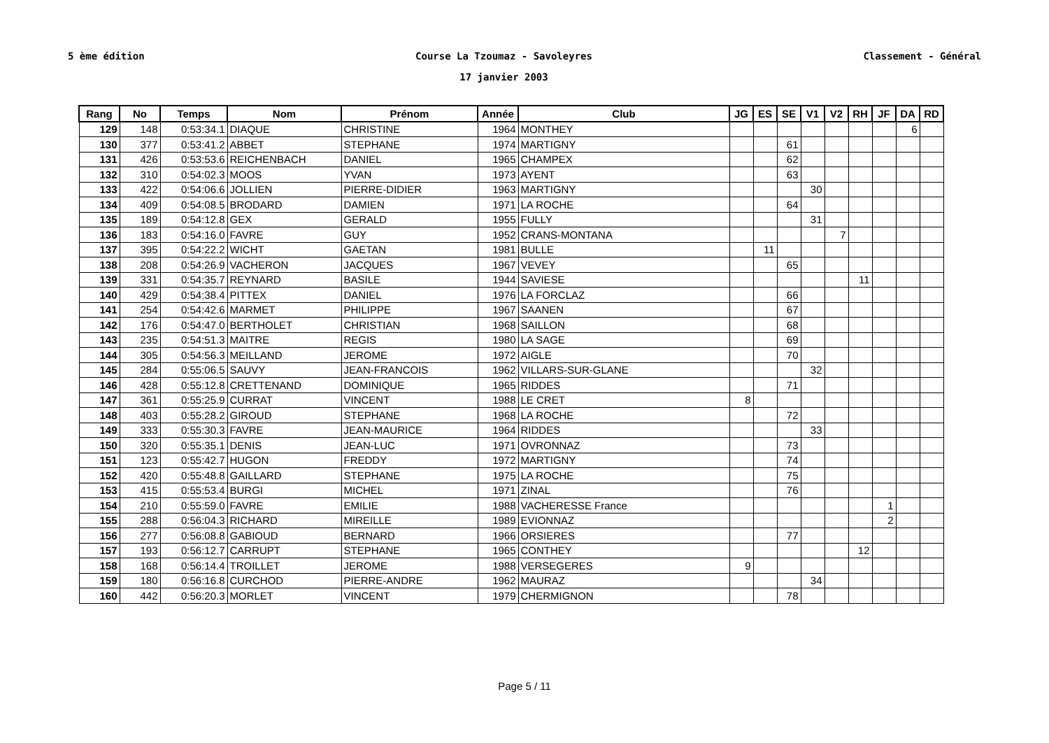5 ème édition
Course La Tzoumaz - Savoleyres
17 janvier 2003
Classement - Général
| Rang | No | Temps | Nom | Prénom | Année | Club | JG | ES | SE | V1 | V2 | RH | JF | DA | RD |
| --- | --- | --- | --- | --- | --- | --- | --- | --- | --- | --- | --- | --- | --- | --- | --- |
| 129 | 148 | 0:53:34.1 | DIAQUE | CHRISTINE | 1964 | MONTHEY | | | | | | | | 6 | |
| 130 | 377 | 0:53:41.2 | ABBET | STEPHANE | 1974 | MARTIGNY | | | 61 | | | | | | |
| 131 | 426 | 0:53:53.6 | REICHENBACH | DANIEL | 1965 | CHAMPEX | | | 62 | | | | | | |
| 132 | 310 | 0:54:02.3 | MOOS | YVAN | 1973 | AYENT | | | 63 | | | | | | |
| 133 | 422 | 0:54:06.6 | JOLLIEN | PIERRE-DIDIER | 1963 | MARTIGNY | | | | 30 | | | | | |
| 134 | 409 | 0:54:08.5 | BRODARD | DAMIEN | 1971 | LA ROCHE | | | 64 | | | | | | |
| 135 | 189 | 0:54:12.8 | GEX | GERALD | 1955 | FULLY | | | | 31 | | | | | |
| 136 | 183 | 0:54:16.0 | FAVRE | GUY | 1952 | CRANS-MONTANA | | | | | 7 | | | | |
| 137 | 395 | 0:54:22.2 | WICHT | GAETAN | 1981 | BULLE | | 11 | | | | | | | |
| 138 | 208 | 0:54:26.9 | VACHERON | JACQUES | 1967 | VEVEY | | | 65 | | | | | | |
| 139 | 331 | 0:54:35.7 | REYNARD | BASILE | 1944 | SAVIESE | | | | | | 11 | | | |
| 140 | 429 | 0:54:38.4 | PITTEX | DANIEL | 1976 | LA FORCLAZ | | | 66 | | | | | | |
| 141 | 254 | 0:54:42.6 | MARMET | PHILIPPE | 1967 | SAANEN | | | 67 | | | | | | |
| 142 | 176 | 0:54:47.0 | BERTHOLET | CHRISTIAN | 1968 | SAILLON | | | 68 | | | | | | |
| 143 | 235 | 0:54:51.3 | MAITRE | REGIS | 1980 | LA SAGE | | | 69 | | | | | | |
| 144 | 305 | 0:54:56.3 | MEILLAND | JEROME | 1972 | AIGLE | | | 70 | | | | | | |
| 145 | 284 | 0:55:06.5 | SAUVY | JEAN-FRANCOIS | 1962 | VILLARS-SUR-GLANE | | | | 32 | | | | | |
| 146 | 428 | 0:55:12.8 | CRETTENAND | DOMINIQUE | 1965 | RIDDES | | | 71 | | | | | | |
| 147 | 361 | 0:55:25.9 | CURRAT | VINCENT | 1988 | LE CRET | 8 | | | | | | | | |
| 148 | 403 | 0:55:28.2 | GIROUD | STEPHANE | 1968 | LA ROCHE | | | 72 | | | | | | |
| 149 | 333 | 0:55:30.3 | FAVRE | JEAN-MAURICE | 1964 | RIDDES | | | | 33 | | | | | |
| 150 | 320 | 0:55:35.1 | DENIS | JEAN-LUC | 1971 | OVRONNAZ | | | 73 | | | | | | |
| 151 | 123 | 0:55:42.7 | HUGON | FREDDY | 1972 | MARTIGNY | | | 74 | | | | | | |
| 152 | 420 | 0:55:48.8 | GAILLARD | STEPHANE | 1975 | LA ROCHE | | | 75 | | | | | | |
| 153 | 415 | 0:55:53.4 | BURGI | MICHEL | 1971 | ZINAL | | | 76 | | | | | | |
| 154 | 210 | 0:55:59.0 | FAVRE | EMILIE | 1988 | VACHERESSE France | | | | | | | 1 | | |
| 155 | 288 | 0:56:04.3 | RICHARD | MIREILLE | 1989 | EVIONNAZ | | | | | | | 2 | | |
| 156 | 277 | 0:56:08.8 | GABIOUD | BERNARD | 1966 | ORSIERES | | | 77 | | | | | | |
| 157 | 193 | 0:56:12.7 | CARRUPT | STEPHANE | 1965 | CONTHEY | | | | | | 12 | | | |
| 158 | 168 | 0:56:14.4 | TROILLET | JEROME | 1988 | VERSEGERES | 9 | | | | | | | | |
| 159 | 180 | 0:56:16.8 | CURCHOD | PIERRE-ANDRE | 1962 | MAURAZ | | | | 34 | | | | | |
| 160 | 442 | 0:56:20.3 | MORLET | VINCENT | 1979 | CHERMIGNON | | | 78 | | | | | | |
Page 5 / 11